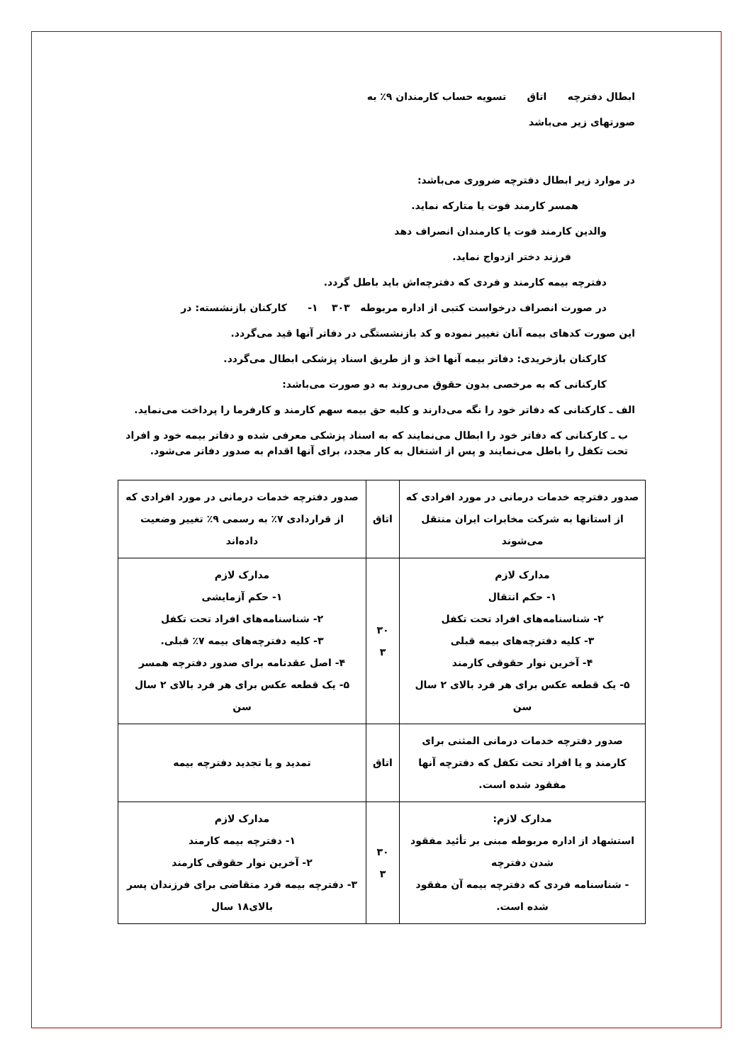ابطال دفترچه اتاق تسویه حساب کارمندان ۹٪ به
صورتهای زیر می‌باشد
در موارد زیر ابطال دفترچه ضروری می‌باشد:
همسر کارمند فوت یا متارکه نماید.
والدین کارمند فوت یا کارمندان انصراف دهد
فرزند دختر ازدواج نماید.
دفترچه بیمه کارمند و فردی که دفترچه‌اش باید باطل گردد.
در صورت انصراف درخواست کتبی از اداره مربوطه ۳۰۳ ۱- کارکنان بازنشسته: در
این صورت کدهای بیمه آنان تغییر نموده و کد بازنشستگی در دفاتر آنها قید می‌گردد.
کارکنان بازخریدی: دفاتر بیمه آنها اخذ و از طریق اسناد پزشکی ابطال می‌گردد.
کارکنانی که به مرخصی بدون حقوق می‌روند به دو صورت می‌باشد:
الف ـ کارکنانی که دفاتر خود را نگه می‌دارند و کلیه حق بیمه سهم کارمند و کارفرما را پرداخت می‌نماید.
ب ـ کارکنانی که دفاتر خود را ابطال می‌نمایند که به اسناد پزشکی معرفی شده و دفاتر بیمه خود و افراد تحت تکفل را باطل می‌نمایند و پس از اشتغال به کار مجدد، برای آنها اقدام به صدور دفاتر می‌شود.
| صدور دفترچه خدمات درمانی در مورد افرادی که از استانها به شرکت مخابرات ایران منتقل می‌شوند | اتاق | صدور دفترچه خدمات درمانی در مورد افرادی که از قراردادی ۷٪ به رسمی ۹٪ تغییر وضعیت داده‌اند |
| مدارک لازم ۱- حکم انتقال ۲- شناسنامه‌های افراد تحت تکفل ۳- کلیه دفترچه‌های بیمه قبلی ۴- آخرین نوار حقوقی کارمند ۵- یک قطعه عکس برای هر فرد بالای ۲ سال سن | ۳۰ ۳ | مدارک لازم ۱- حکم آزمایشی ۲- شناسنامه‌های افراد تحت تکفل ۳- کلیه دفترچه‌های بیمه ۷٪ قبلی. ۴- اصل عقدنامه برای صدور دفترچه همسر ۵- یک قطعه عکس برای هر فرد بالای ۲ سال سن |
| صدور دفترچه خدمات درمانی المثنی برای کارمند و یا افراد تحت تکفل که دفترچه آنها مفقود شده است. | اتاق | تمدید و یا تجدید دفترچه بیمه |
| مدارک لازم: استشهاد از اداره مربوطه مبنی بر تأئید مفقود شدن دفترچه - شناسنامه فردی که دفترچه بیمه آن مفقود شده است. | ۳۰ ۳ | مدارک لازم ۱- دفترچه بیمه کارمند ۲- آخرین نوار حقوقی کارمند ۳- دفترچه بیمه فرد متقاضی برای فرزندان پسر بالای۱۸ سال |